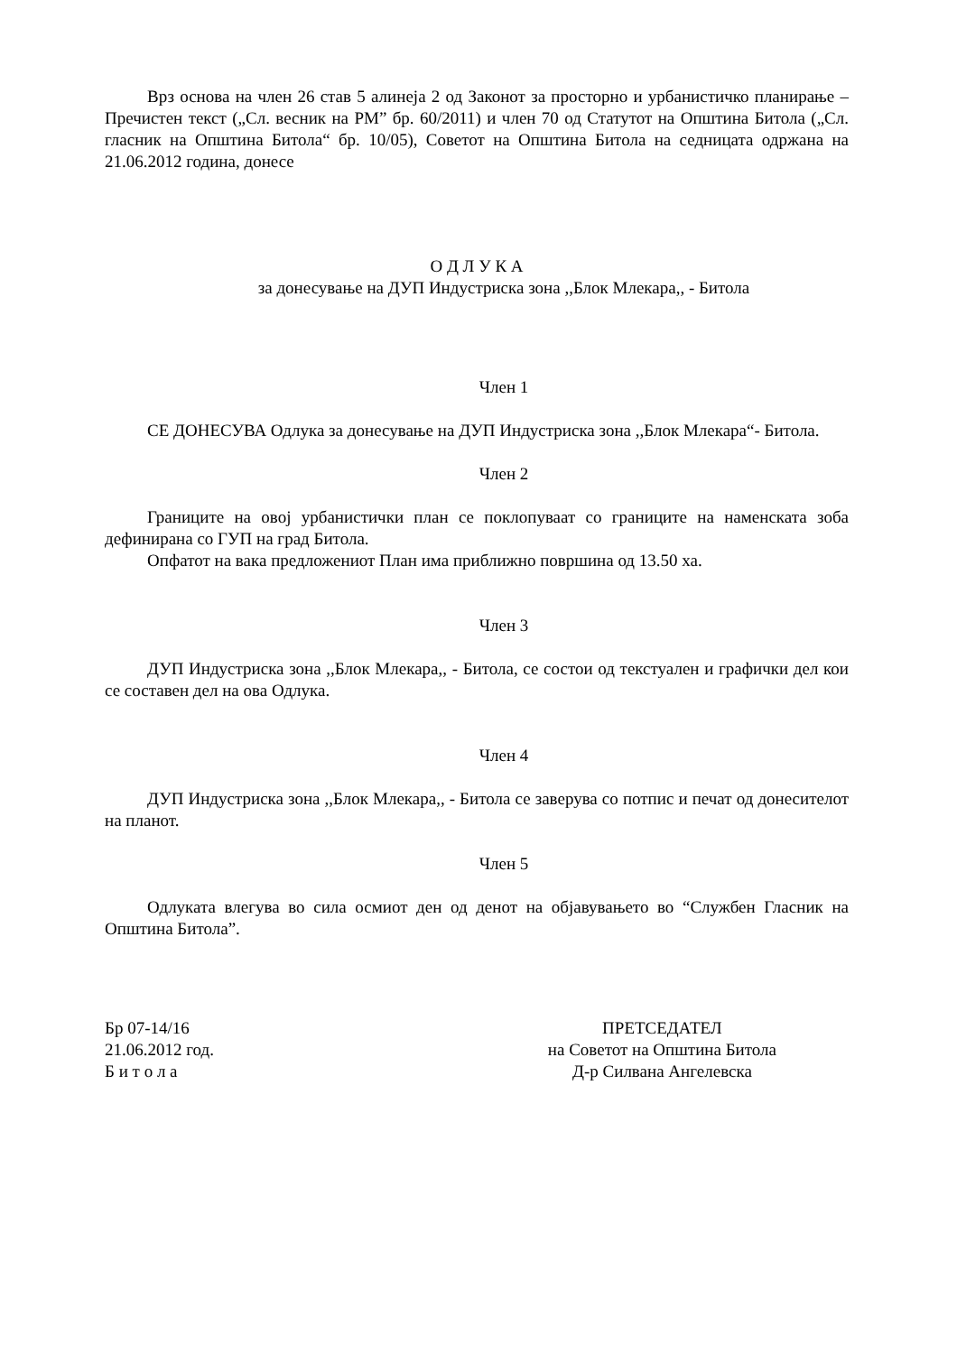Врз основа на член 26 став 5 алинеја 2 од Законот за просторно и урбанистичко планирање – Пречистен текст („Сл. весник на РМ” бр. 60/2011) и член 70 од Статутот на Општина Битола („Сл. гласник на Општина Битола“ бр. 10/05), Советот на Општина Битола на седницата одржана на 21.06.2012 година, донесе
О Д Л У К А
за донесување на ДУП Индустриска зона ,,Блок Млекара,, - Битола
Член 1
СЕ ДОНЕСУВА Одлука за донесување на ДУП Индустриска зона ,,Блок Млекара“- Битола.
Член 2
Границите на овој урбанистички план се поклопуваат со границите на наменската зоба дефинирана со ГУП на град Битола.
Опфатот на вака предложениот План има приближно површина од 13.50 ха.
Член 3
ДУП Индустриска зона ,,Блок Млекара,, - Битола, се состои од текстуален и графички дел кои се составен дел на ова Одлука.
Член 4
ДУП Индустриска зона ,,Блок Млекара,, - Битола се заверува со потпис и печат од донесителот на планот.
Член 5
Одлуката влегува во сила осмиот ден од денот на објавувањето во “Службен Гласник на Општина Битола”.
Бр 07-14/16
21.06.2012 год.
Б и т о л а
ПРЕТСЕДАТЕЛ
на Советот на Општина Битола
Д-р Силвана Ангелевска